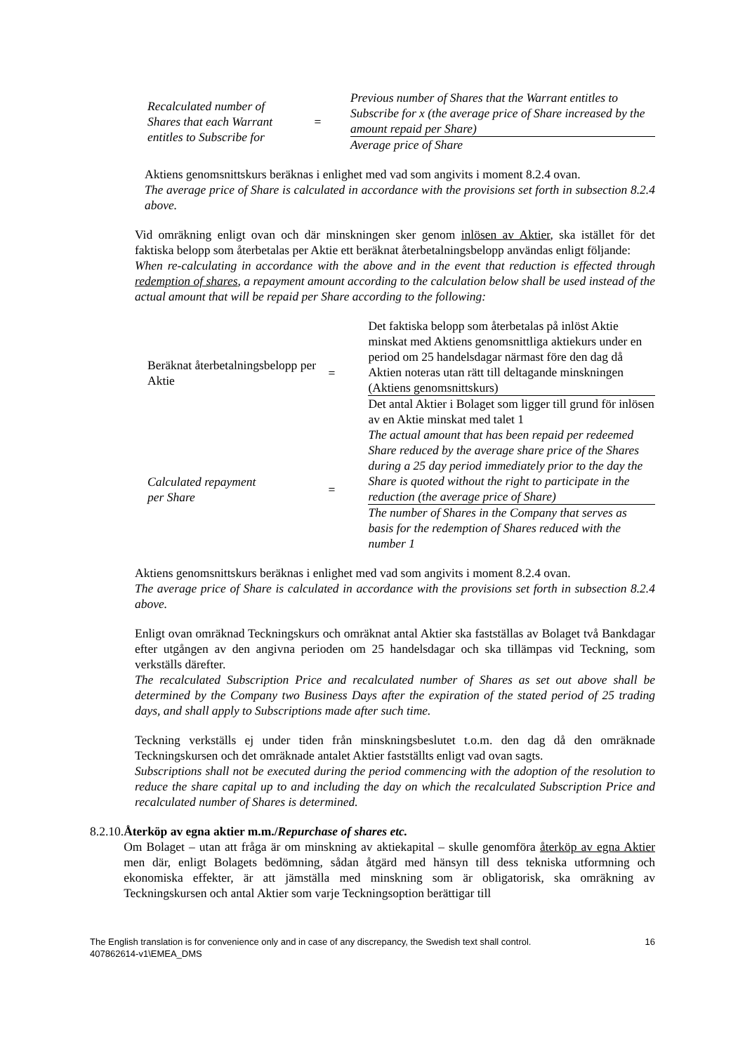| Recalculated number of Shares that each Warrant entitles to Subscribe for | = | Previous number of Shares that the Warrant entitles to Subscribe for x (the average price of Share increased by the amount repaid per Share) |
| | | Average price of Share |
Aktiens genomsnittskurs beräknas i enlighet med vad som angivits i moment 8.2.4 ovan.
The average price of Share is calculated in accordance with the provisions set forth in subsection 8.2.4 above.
Vid omräkning enligt ovan och där minskningen sker genom inlösen av Aktier, ska istället för det faktiska belopp som återbetalas per Aktie ett beräknat återbetalningsbelopp användas enligt följande:
When re-calculating in accordance with the above and in the event that reduction is effected through redemption of shares, a repayment amount according to the calculation below shall be used instead of the actual amount that will be repaid per Share according to the following:
| Beräknat återbetalningsbelopp per Aktie | = | Det faktiska belopp som återbetalas på inlöst Aktie minskat med Aktiens genomsnittliga aktiekurs under en period om 25 handelsdagar närmast före den dag då Aktien noteras utan rätt till deltagande minskningen (Aktiens genomsnittskurs) |
| | | Det antal Aktier i Bolaget som ligger till grund för inlösen av en Aktie minskat med talet 1 |
| Calculated repayment per Share | = | The actual amount that has been repaid per redeemed Share reduced by the average share price of the Shares during a 25 day period immediately prior to the day the Share is quoted without the right to participate in the reduction (the average price of Share) |
| | | The number of Shares in the Company that serves as basis for the redemption of Shares reduced with the number 1 |
Aktiens genomsnittskurs beräknas i enlighet med vad som angivits i moment 8.2.4 ovan.
The average price of Share is calculated in accordance with the provisions set forth in subsection 8.2.4 above.
Enligt ovan omräknad Teckningskurs och omräknat antal Aktier ska fastställas av Bolaget två Bankdagar efter utgången av den angivna perioden om 25 handelsdagar och ska tillämpas vid Teckning, som verkställs därefter.
The recalculated Subscription Price and recalculated number of Shares as set out above shall be determined by the Company two Business Days after the expiration of the stated period of 25 trading days, and shall apply to Subscriptions made after such time.
Teckning verkställs ej under tiden från minskningsbeslutet t.o.m. den dag då den omräknade Teckningskursen och det omräknade antalet Aktier fastställts enligt vad ovan sagts.
Subscriptions shall not be executed during the period commencing with the adoption of the resolution to reduce the share capital up to and including the day on which the recalculated Subscription Price and recalculated number of Shares is determined.
8.2.10.
Återköp av egna aktier m.m./Repurchase of shares etc.
Om Bolaget – utan att fråga är om minskning av aktiekapital – skulle genomföra återköp av egna Aktier men där, enligt Bolagets bedömning, sådan åtgärd med hänsyn till dess tekniska utformning och ekonomiska effekter, är att jämställa med minskning som är obligatorisk, ska omräkning av Teckningskursen och antal Aktier som varje Teckningsoption berättigar till
The English translation is for convenience only and in case of any discrepancy, the Swedish text shall control.
407862614-v1\EMEA_DMS 16